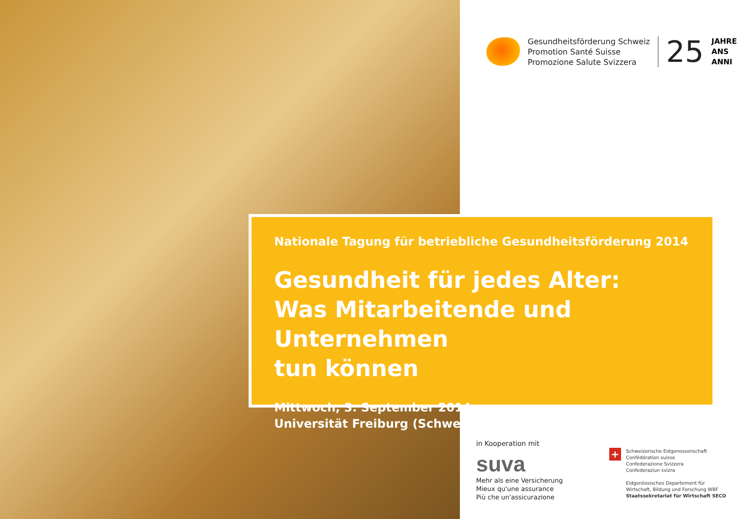Gesundheitsförderung Schweiz
Promotion Santé Suisse
Promozione Salute Svizzera
25
JAHRE
ANS
ANNI
Nationale Tagung für betriebliche Gesundheitsförderung 2014
Gesundheit für jedes Alter:
Was Mitarbeitende und Unternehmen
tun können
Mittwoch, 3. September 2014
Universität Freiburg (Schweiz)
in Kooperation mit
suva
Mehr als eine Versicherung
Mieux qu'une assurance
Più che un'assicurazione
+
Schweizerische Eidgenossenschaft
Confédération suisse
Confederazione Svizzera
Confederaziun svizra
Eidgenössisches Departement für
Wirtschaft, Bildung und Forschung WBF
Staatssekretariat für Wirtschaft SECO